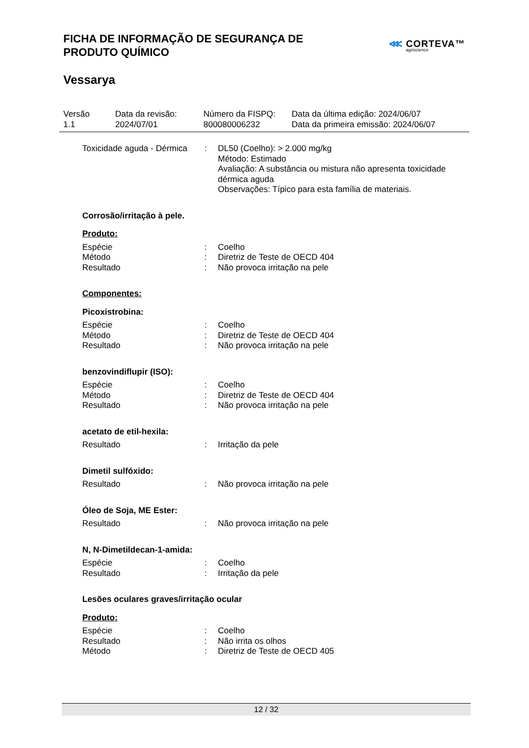FICHA DE INFORMAÇÃO DE SEGURANÇA DE
PRODUTO QUÍMICO
Vessarya
⋘ CORTEVA™
agriscience
Versão
1.1
Data da revisão:
2024/07/01
Número da FISPQ:
800080006232
Data da última edição: 2024/06/07
Data da primeira emissão: 2024/06/07
Toxicidade aguda - Dérmica
: DL50 (Coelho): > 2.000 mg/kg
Método: Estimado
Avaliação: A substância ou mistura não apresenta toxicidade dérmica aguda
Observações: Típico para esta família de materiais.
Corrosão/irritação à pele.
Produto:
Espécie : Coelho
Método : Diretriz de Teste de OECD 404
Resultado : Não provoca irritação na pele
Componentes:
Picoxistrobina:
Espécie : Coelho
Método : Diretriz de Teste de OECD 404
Resultado : Não provoca irritação na pele
benzovindiflupir (ISO):
Espécie : Coelho
Método : Diretriz de Teste de OECD 404
Resultado : Não provoca irritação na pele
acetato de etil-hexila:
Resultado : Irritação da pele
Dimetil sulfóxido:
Resultado : Não provoca irritação na pele
Óleo de Soja, ME Ester:
Resultado : Não provoca irritação na pele
N, N-Dimetildecan-1-amida:
Espécie : Coelho
Resultado : Irritação da pele
Lesões oculares graves/irritação ocular
Produto:
Espécie : Coelho
Resultado : Não irrita os olhos
Método : Diretriz de Teste de OECD 405
12 / 32